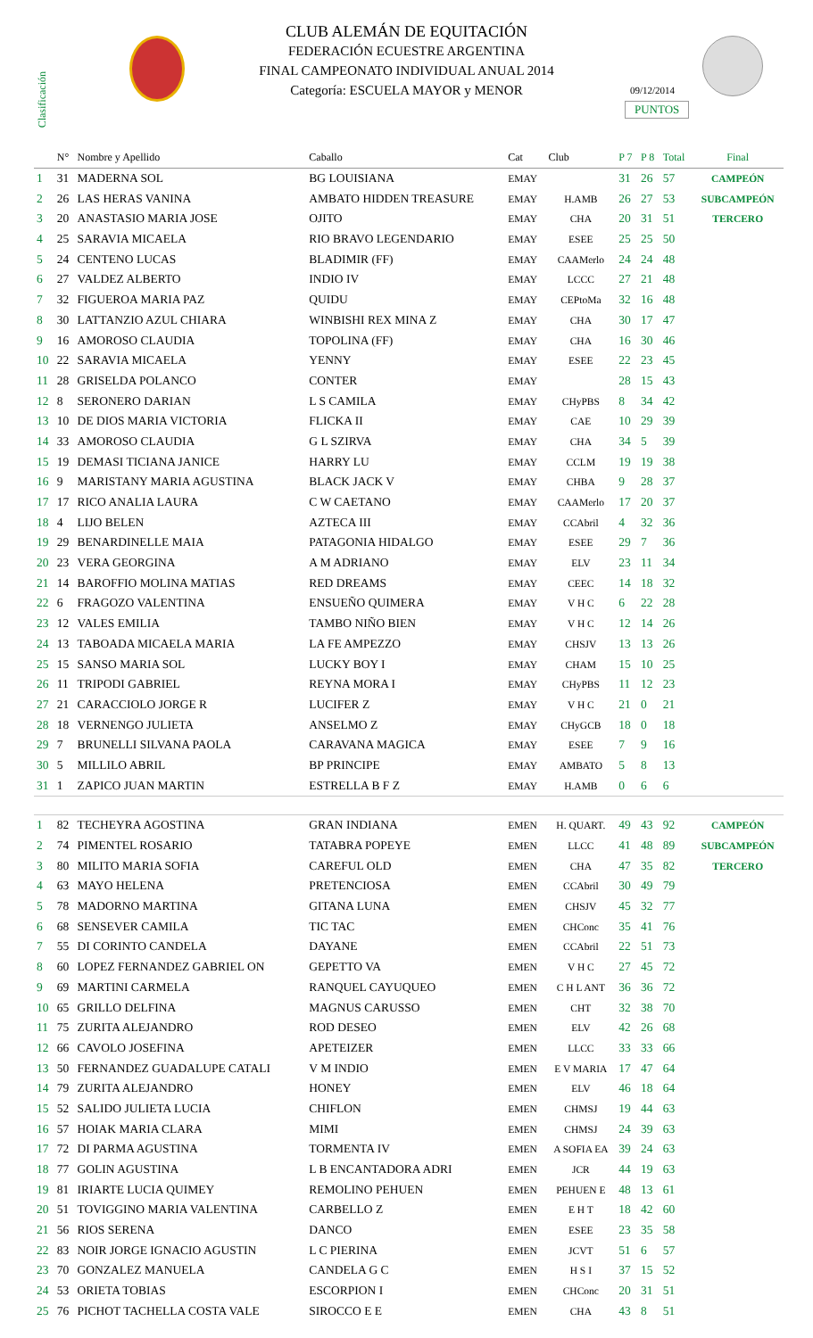Clasificación
CLUB ALEMÁN DE EQUITACIÓN
FEDERACIÓN ECUESTRE ARGENTINA
FINAL CAMPEONATO INDIVIDUAL ANUAL 2014
Categoría: ESCUELA MAYOR y MENOR
09/12/2014
PUNTOS
| | N° | Nombre y Apellido | Caballo | Cat | Club | P 7 | P 8 | Total | Final |
| --- | --- | --- | --- | --- | --- | --- | --- | --- | --- |
| 1 | 31 | MADERNA SOL | BG LOUISIANA | EMAY | | 31 | 26 | 57 | CAMPEÓN |
| 2 | 26 | LAS HERAS VANINA | AMBATO HIDDEN TREASURE | EMAY | H.AMB | 26 | 27 | 53 | SUBCAMPEÓN |
| 3 | 20 | ANASTASIO MARIA JOSE | OJITO | EMAY | CHA | 20 | 31 | 51 | TERCERO |
| 4 | 25 | SARAVIA MICAELA | RIO BRAVO LEGENDARIO | EMAY | ESEE | 25 | 25 | 50 | |
| 5 | 24 | CENTENO LUCAS | BLADIMIR (FF) | EMAY | CAAMerlo | 24 | 24 | 48 | |
| 6 | 27 | VALDEZ ALBERTO | INDIO IV | EMAY | LCCC | 27 | 21 | 48 | |
| 7 | 32 | FIGUEROA MARIA PAZ | QUIDU | EMAY | CEPtoMa | 32 | 16 | 48 | |
| 8 | 30 | LATTANZIO AZUL CHIARA | WINBISHI REX MINA Z | EMAY | CHA | 30 | 17 | 47 | |
| 9 | 16 | AMOROSO CLAUDIA | TOPOLINA (FF) | EMAY | CHA | 16 | 30 | 46 | |
| 10 | 22 | SARAVIA MICAELA | YENNY | EMAY | ESEE | 22 | 23 | 45 | |
| 11 | 28 | GRISELDA POLANCO | CONTER | EMAY | | 28 | 15 | 43 | |
| 12 | 8 | SERONERO DARIAN | L S CAMILA | EMAY | CHyPBS | 8 | 34 | 42 | |
| 13 | 10 | DE DIOS MARIA VICTORIA | FLICKA II | EMAY | CAE | 10 | 29 | 39 | |
| 14 | 33 | AMOROSO CLAUDIA | G L SZIRVA | EMAY | CHA | 34 | 5 | 39 | |
| 15 | 19 | DEMASI TICIANA JANICE | HARRY LU | EMAY | CCLM | 19 | 19 | 38 | |
| 16 | 9 | MARISTANY MARIA AGUSTINA | BLACK JACK V | EMAY | CHBA | 9 | 28 | 37 | |
| 17 | 17 | RICO ANALIA LAURA | C W CAETANO | EMAY | CAAMerlo | 17 | 20 | 37 | |
| 18 | 4 | LIJO BELEN | AZTECA III | EMAY | CCAbril | 4 | 32 | 36 | |
| 19 | 29 | BENARDINELLE MAIA | PATAGONIA HIDALGO | EMAY | ESEE | 29 | 7 | 36 | |
| 20 | 23 | VERA GEORGINA | A M ADRIANO | EMAY | ELV | 23 | 11 | 34 | |
| 21 | 14 | BAROFFIO MOLINA MATIAS | RED DREAMS | EMAY | CEEC | 14 | 18 | 32 | |
| 22 | 6 | FRAGOZO VALENTINA | ENSUEÑO QUIMERA | EMAY | V H C | 6 | 22 | 28 | |
| 23 | 12 | VALES EMILIA | TAMBO NIÑO BIEN | EMAY | V H C | 12 | 14 | 26 | |
| 24 | 13 | TABOADA MICAELA MARIA | LA FE AMPEZZO | EMAY | CHSJV | 13 | 13 | 26 | |
| 25 | 15 | SANSO MARIA SOL | LUCKY BOY I | EMAY | CHAM | 15 | 10 | 25 | |
| 26 | 11 | TRIPODI GABRIEL | REYNA MORA I | EMAY | CHyPBS | 11 | 12 | 23 | |
| 27 | 21 | CARACCIOLO JORGE R | LUCIFER Z | EMAY | V H C | 21 | 0 | 21 | |
| 28 | 18 | VERNENGO JULIETA | ANSELMO Z | EMAY | CHyGCB | 18 | 0 | 18 | |
| 29 | 7 | BRUNELLI SILVANA PAOLA | CARAVANA MAGICA | EMAY | ESEE | 7 | 9 | 16 | |
| 30 | 5 | MILLILO ABRIL | BP PRINCIPE | EMAY | AMBATO | 5 | 8 | 13 | |
| 31 | 1 | ZAPICO JUAN MARTIN | ESTRELLA B F Z | EMAY | H.AMB | 0 | 6 | 6 | |
| 1 | 82 | TECHEYRA AGOSTINA | GRAN INDIANA | EMEN | H. QUART. | 49 | 43 | 92 | CAMPEÓN |
| 2 | 74 | PIMENTEL ROSARIO | TATABRA POPEYE | EMEN | LLCC | 41 | 48 | 89 | SUBCAMPEÓN |
| 3 | 80 | MILITO MARIA SOFIA | CAREFUL OLD | EMEN | CHA | 47 | 35 | 82 | TERCERO |
| 4 | 63 | MAYO HELENA | PRETENCIOSA | EMEN | CCAbril | 30 | 49 | 79 | |
| 5 | 78 | MADORNO MARTINA | GITANA LUNA | EMEN | CHSJV | 45 | 32 | 77 | |
| 6 | 68 | SENSEVER CAMILA | TIC TAC | EMEN | CHConc | 35 | 41 | 76 | |
| 7 | 55 | DI CORINTO CANDELA | DAYANE | EMEN | CCAbril | 22 | 51 | 73 | |
| 8 | 60 | LOPEZ FERNANDEZ GABRIEL ON | GEPETTO VA | EMEN | V H C | 27 | 45 | 72 | |
| 9 | 69 | MARTINI CARMELA | RANQUEL CAYUQUEO | EMEN | C H L ANT | 36 | 36 | 72 | |
| 10 | 65 | GRILLO DELFINA | MAGNUS CARUSSO | EMEN | CHT | 32 | 38 | 70 | |
| 11 | 75 | ZURITA ALEJANDRO | ROD DESEO | EMEN | ELV | 42 | 26 | 68 | |
| 12 | 66 | CAVOLO JOSEFINA | APETEIZER | EMEN | LLCC | 33 | 33 | 66 | |
| 13 | 50 | FERNANDEZ GUADALUPE CATALI | V M INDIO | EMEN | E V MARIA | 17 | 47 | 64 | |
| 14 | 79 | ZURITA ALEJANDRO | HONEY | EMEN | ELV | 46 | 18 | 64 | |
| 15 | 52 | SALIDO JULIETA LUCIA | CHIFLON | EMEN | CHMSJ | 19 | 44 | 63 | |
| 16 | 57 | HOIAK MARIA CLARA | MIMI | EMEN | CHMSJ | 24 | 39 | 63 | |
| 17 | 72 | DI PARMA AGUSTINA | TORMENTA IV | EMEN | A SOFIA EA | 39 | 24 | 63 | |
| 18 | 77 | GOLIN AGUSTINA | L B ENCANTADORA ADRI | EMEN | JCR | 44 | 19 | 63 | |
| 19 | 81 | IRIARTE LUCIA QUIMEY | REMOLINO PEHUEN | EMEN | PEHUEN E | 48 | 13 | 61 | |
| 20 | 51 | TOVIGGINO MARIA VALENTINA | CARBELLO Z | EMEN | E H T | 18 | 42 | 60 | |
| 21 | 56 | RIOS SERENA | DANCO | EMEN | ESEE | 23 | 35 | 58 | |
| 22 | 83 | NOIR JORGE IGNACIO AGUSTIN | L C PIERINA | EMEN | JCVT | 51 | 6 | 57 | |
| 23 | 70 | GONZALEZ MANUELA | CANDELA G C | EMEN | H S I | 37 | 15 | 52 | |
| 24 | 53 | ORIETA TOBIAS | ESCORPION I | EMEN | CHConc | 20 | 31 | 51 | |
| 25 | 76 | PICHOT TACHELLA COSTA VALE | SIROCCO E E | EMEN | CHA | 43 | 8 | 51 | |